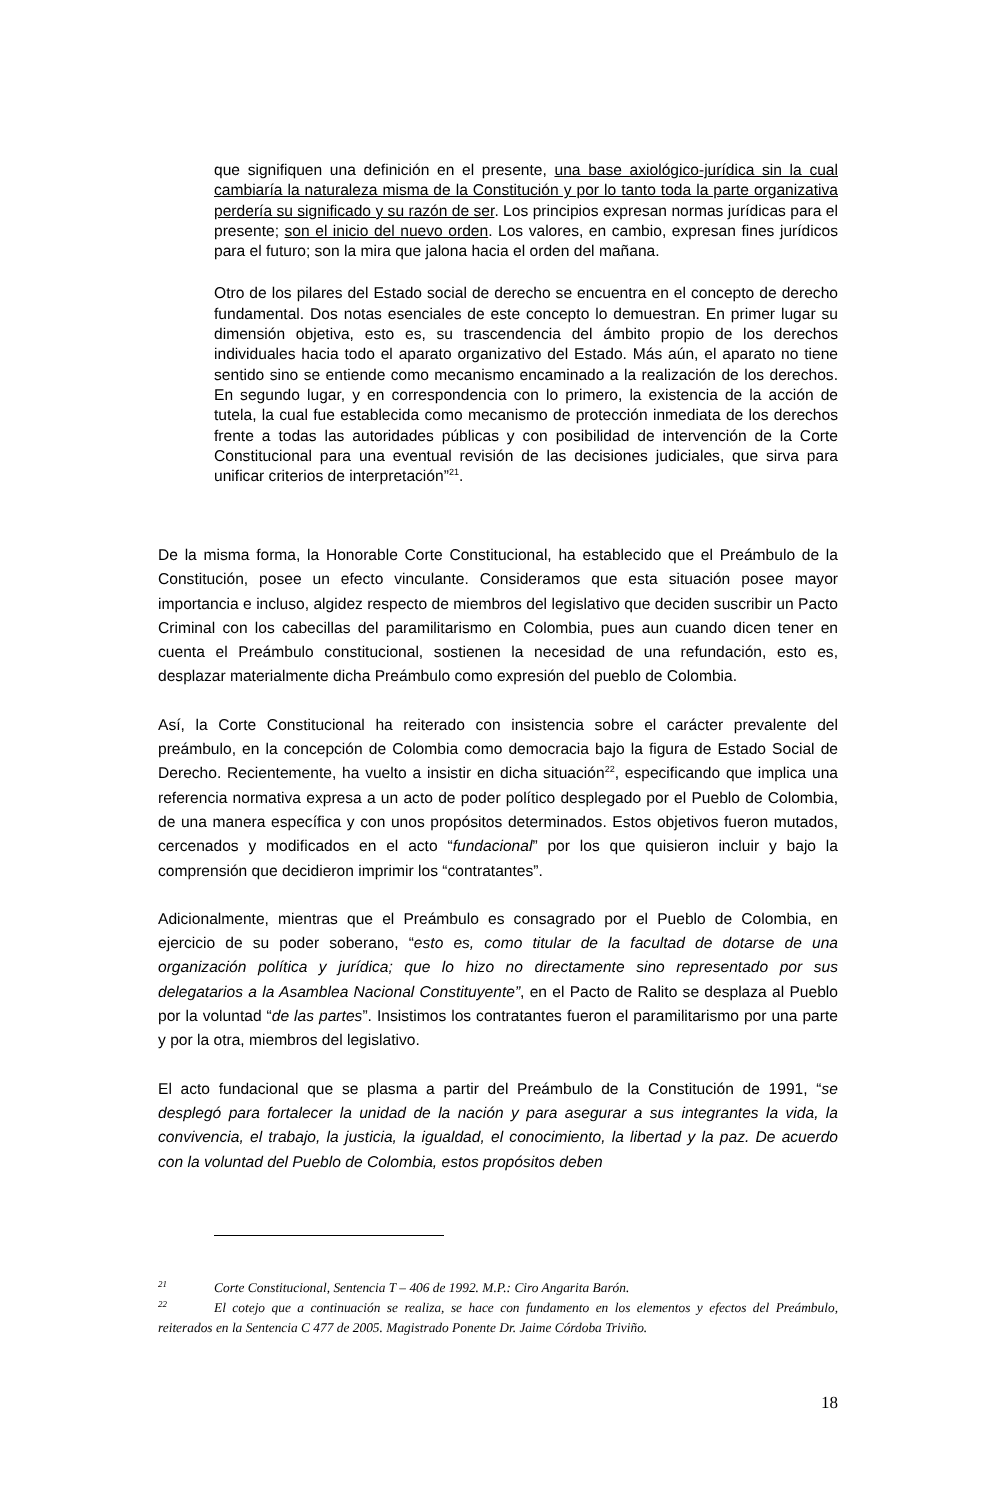que signifiquen una definición en el presente, una base axiológico-jurídica sin la cual cambiaría la naturaleza misma de la Constitución y por lo tanto toda la parte organizativa perdería su significado y su razón de ser. Los principios expresan normas jurídicas para el presente; son el inicio del nuevo orden. Los valores, en cambio, expresan fines jurídicos para el futuro; son la mira que jalona hacia el orden del mañana.
Otro de los pilares del Estado social de derecho se encuentra en el concepto de derecho fundamental. Dos notas esenciales de este concepto lo demuestran. En primer lugar su dimensión objetiva, esto es, su trascendencia del ámbito propio de los derechos individuales hacia todo el aparato organizativo del Estado. Más aún, el aparato no tiene sentido sino se entiende como mecanismo encaminado a la realización de los derechos. En segundo lugar, y en correspondencia con lo primero, la existencia de la acción de tutela, la cual fue establecida como mecanismo de protección inmediata de los derechos frente a todas las autoridades públicas y con posibilidad de intervención de la Corte Constitucional para una eventual revisión de las decisiones judiciales, que sirva para unificar criterios de interpretación”<sup>21</sup>.
De la misma forma, la Honorable Corte Constitucional, ha establecido que el Preámbulo de la Constitución, posee un efecto vinculante. Consideramos que esta situación posee mayor importancia e incluso, algidez respecto de miembros del legislativo que deciden suscribir un Pacto Criminal con los cabecillas del paramilitarismo en Colombia, pues aun cuando dicen tener en cuenta el Preámbulo constitucional, sostienen la necesidad de una refundación, esto es, desplazar materialmente dicha Preámbulo como expresión del pueblo de Colombia.
Así, la Corte Constitucional ha reiterado con insistencia sobre el carácter prevalente del preámbulo, en la concepción de Colombia como democracia bajo la figura de Estado Social de Derecho. Recientemente, ha vuelto a insistir en dicha situación<sup>22</sup>, especificando que implica una referencia normativa expresa a un acto de poder político desplegado por el Pueblo de Colombia, de una manera específica y con unos propósitos determinados. Estos objetivos fueron mutados, cercenados y modificados en el acto “fundacional” por los que quisieron incluir y bajo la comprensión que decidieron imprimir los “contratantes”.
Adicionalmente, mientras que el Preámbulo es consagrado por el Pueblo de Colombia, en ejercicio de su poder soberano, “esto es, como titular de la facultad de dotarse de una organización política y jurídica; que lo hizo no directamente sino representado por sus delegatarios a la Asamblea Nacional Constituyente”, en el Pacto de Ralito se desplaza al Pueblo por la voluntad “de las partes”. Insistimos los contratantes fueron el paramilitarismo por una parte y por la otra, miembros del legislativo.
El acto fundacional que se plasma a partir del Preámbulo de la Constitución de 1991, “se desplegó para fortalecer la unidad de la nación y para asegurar a sus integrantes la vida, la convivencia, el trabajo, la justicia, la igualdad, el conocimiento, la libertad y la paz. De acuerdo con la voluntad del Pueblo de Colombia, estos propósitos deben
<sup>21</sup> Corte Constitucional, Sentencia T – 406 de 1992. M.P.: Ciro Angarita Barón.
<sup>22</sup> El cotejo que a continuación se realiza, se hace con fundamento en los elementos y efectos del Preámbulo, reiterados en la Sentencia C 477 de 2005. Magistrado Ponente Dr. Jaime Córdoba Triviño.
18